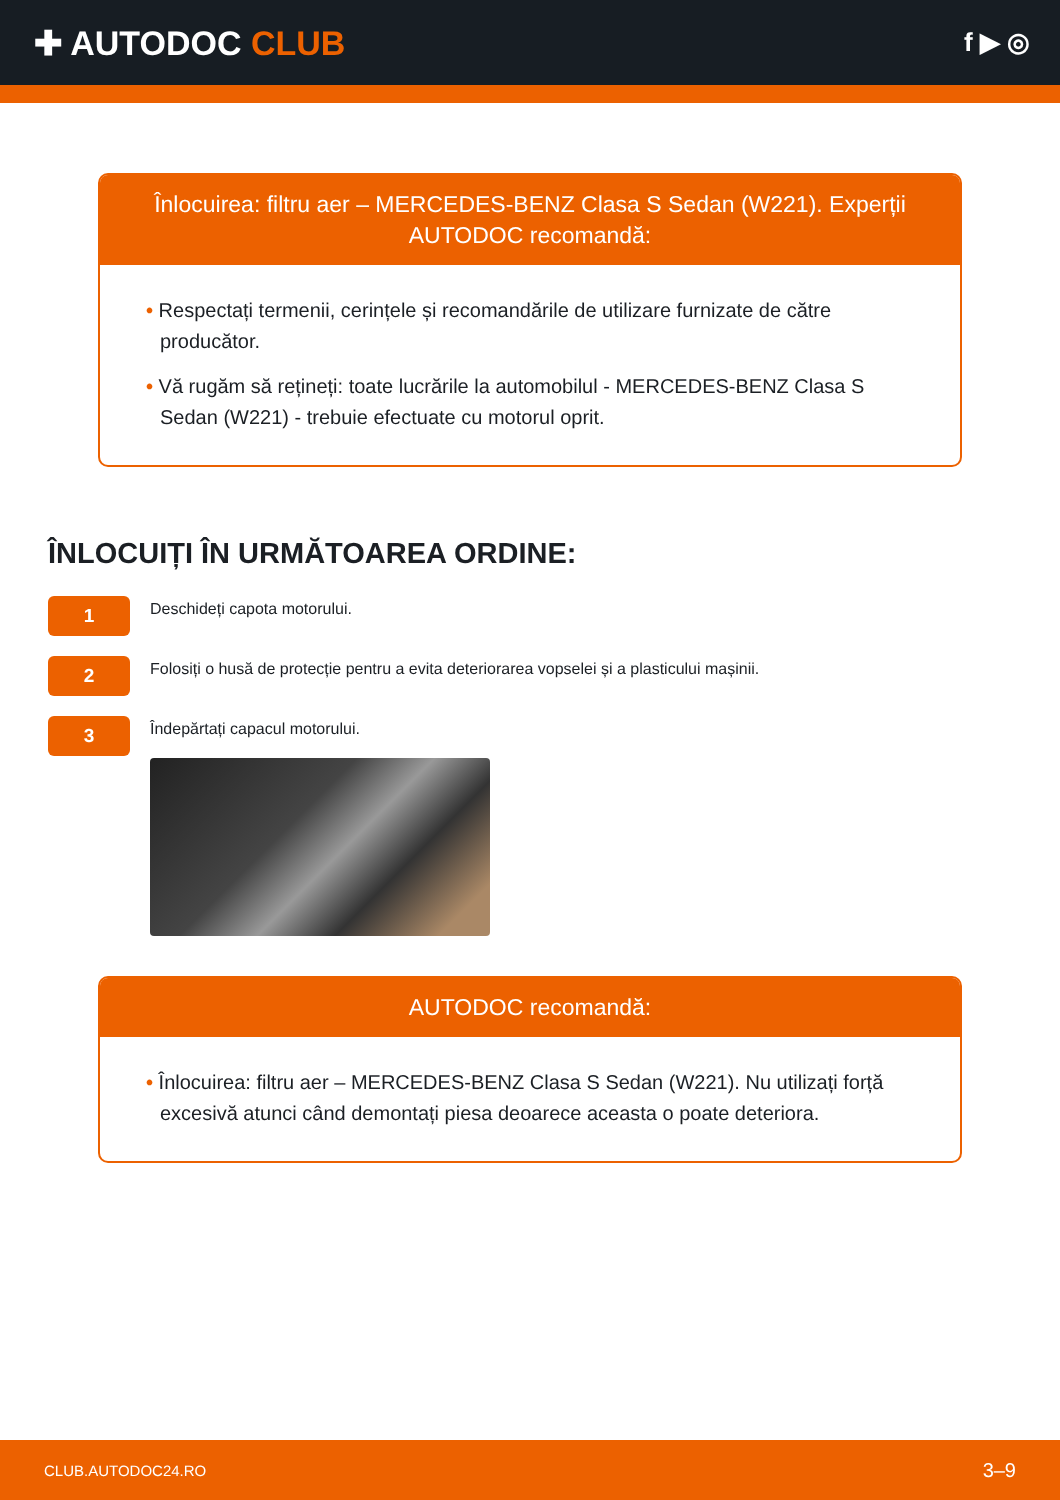✚ AUTODOC CLUB
f ▶ ◎
Înlocuirea: filtru aer – MERCEDES-BENZ Clasa S Sedan (W221). Experții AUTODOC recomandă:
• Respectați termenii, cerințele și recomandările de utilizare furnizate de către producător.
• Vă rugăm să rețineți: toate lucrările la automobilul - MERCEDES-BENZ Clasa S Sedan (W221) - trebuie efectuate cu motorul oprit.
ÎNLOCUIȚI ÎN URMĂTOAREA ORDINE:
1
Deschideți capota motorului.
2
Folosiți o husă de protecție pentru a evita deteriorarea vopselei și a plasticului mașinii.
3
Îndepărtați capacul motorului.
AUTODOC recomandă:
• Înlocuirea: filtru aer – MERCEDES-BENZ Clasa S Sedan (W221). Nu utilizați forță excesivă atunci când demontați piesa deoarece aceasta o poate deteriora.
CLUB.AUTODOC24.RO 3–9